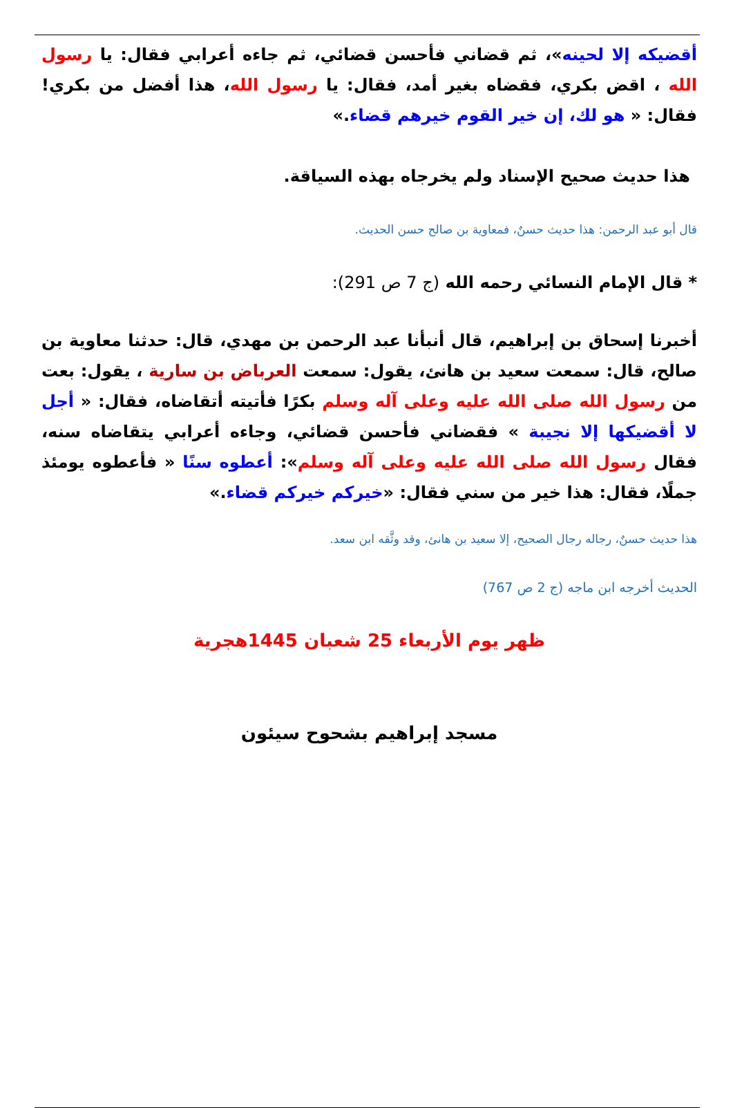أقضيكه إلا لحينه»، ثم قضاني فأحسن قضائي، ثم جاءه أعرابي فقال: يا رسول الله ، اقض بكري، فقضاه بغير أمد، فقال: يا رسول الله، هذا أفضل من بكري! فقال: « هو لك، إن خير القوم خيرهم قضاء.»
هذا حديث صحيح الإسناد ولم يخرجاه بهذه السياقة.
قال أبو عبد الرحمن: هذا حديث حسنٌ، فمعاوية بن صالح حسن الحديث.
* قال الإمام النسائي رحمه الله (ج 7 ص 291):
أخبرنا إسحاق بن إبراهيم، قال أنبأنا عبد الرحمن بن مهدي، قال: حدثنا معاوية بن صالح، قال: سمعت سعيد بن هانئ، يقول: سمعت العرباض بن سارية ، يقول: بعت من رسول الله صلى الله عليه وعلى آله وسلم بكرًا فأتيته أتقاضاه، فقال: « أجل لا أقضيكها إلا نجيبة » فقضاني فأحسن قضائي، وجاءه أعرابي يتقاضاه سنه، فقال رسول الله صلى الله عليه وعلى آله وسلم»: أعطوه سنًا « فأعطوه يومئذ جملًا، فقال: هذا خير من سني فقال: «خيركم خيركم قضاء.»
هذا حديث حسنٌ، رجاله رجال الصحيح، إلا سعيد بن هانئ، وقد وثَّقه ابن سعد.
الحديث أخرجه ابن ماجه (ج 2 ص 767)
ظهر يوم الأربعاء 25 شعبان 1445هجرية
مسجد إبراهيم بشحوح سيئون